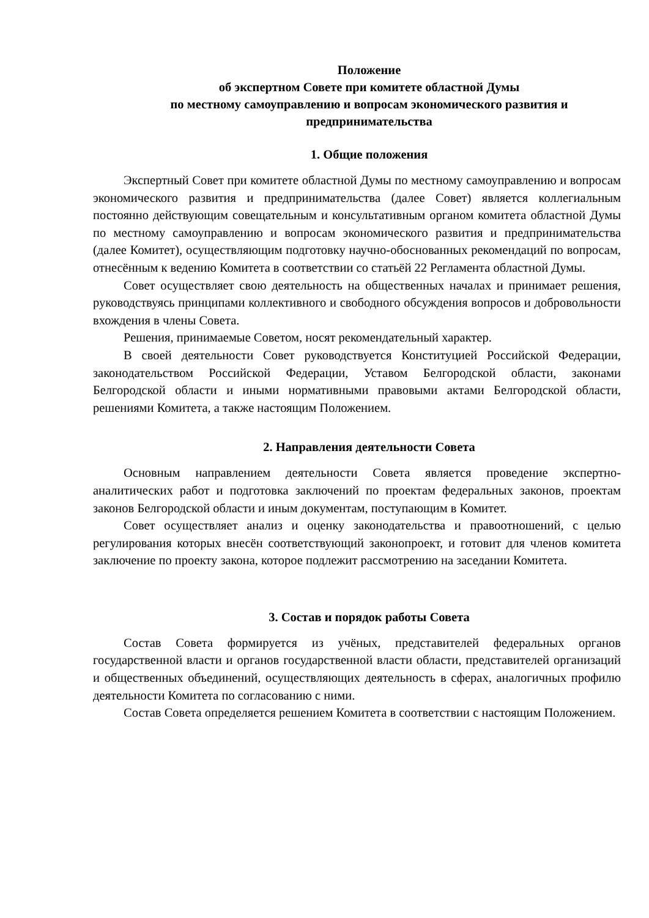Положение
об экспертном Совете при комитете областной Думы
по местному самоуправлению и вопросам экономического развития и предпринимательства
1. Общие положения
Экспертный Совет при комитете областной Думы по местному самоуправлению и вопросам экономического развития и предпринимательства (далее Совет) является коллегиальным постоянно действующим совещательным и консультативным органом комитета областной Думы по местному самоуправлению и вопросам экономического развития и предпринимательства (далее Комитет), осуществляющим подготовку научно-обоснованных рекомендаций по вопросам, отнесённым к ведению Комитета в соответствии со статьёй 22 Регламента областной Думы.
Совет осуществляет свою деятельность на общественных началах и принимает решения, руководствуясь принципами коллективного и свободного обсуждения вопросов и добровольности вхождения в члены Совета.
Решения, принимаемые Советом, носят рекомендательный характер.
В своей деятельности Совет руководствуется Конституцией Российской Федерации, законодательством Российской Федерации, Уставом Белгородской области, законами Белгородской области и иными нормативными правовыми актами Белгородской области, решениями Комитета, а также настоящим Положением.
2. Направления деятельности Совета
Основным направлением деятельности Совета является проведение экспертно-аналитических работ и подготовка заключений по проектам федеральных законов, проектам законов Белгородской области и иным документам, поступающим в Комитет.
Совет осуществляет анализ и оценку законодательства и правоотношений, с целью регулирования которых внесён соответствующий законопроект, и готовит для членов комитета заключение по проекту закона, которое подлежит рассмотрению на заседании Комитета.
3. Состав и порядок работы Совета
Состав Совета формируется из учёных, представителей федеральных органов государственной власти и органов государственной власти области, представителей организаций и общественных объединений, осуществляющих деятельность в сферах, аналогичных профилю деятельности Комитета по согласованию с ними.
Состав Совета определяется решением Комитета в соответствии с настоящим Положением.